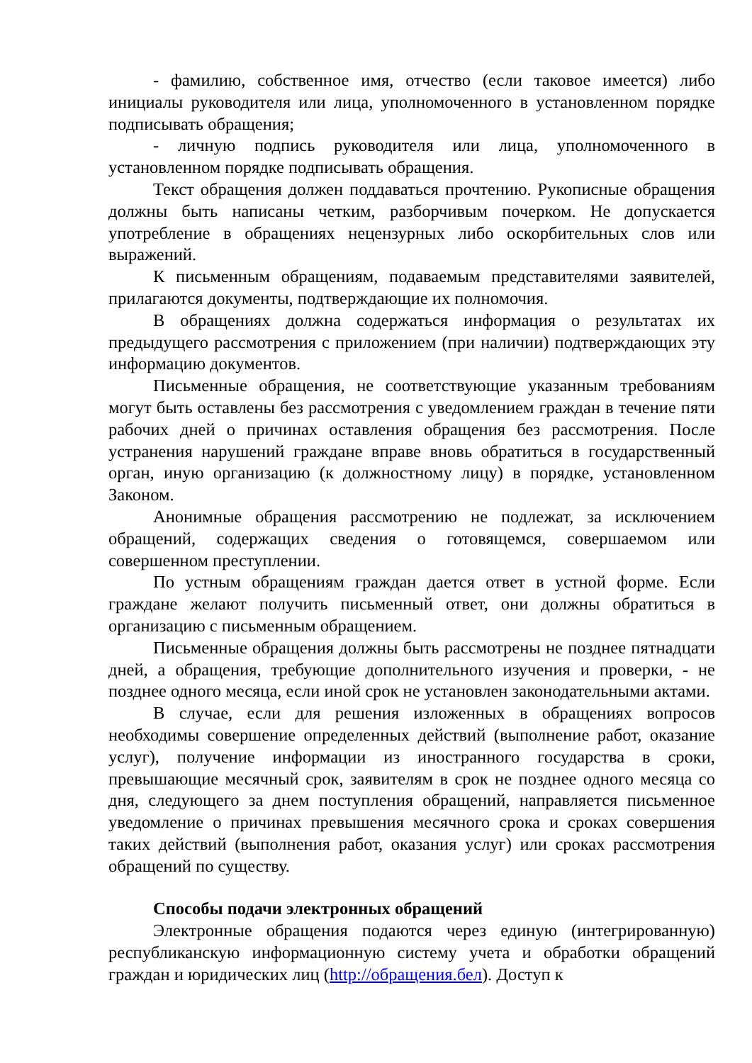- фамилию, собственное имя, отчество (если таковое имеется) либо инициалы руководителя или лица, уполномоченного в установленном порядке подписывать обращения;
- личную подпись руководителя или лица, уполномоченного в установленном порядке подписывать обращения.
Текст обращения должен поддаваться прочтению. Рукописные обращения должны быть написаны четким, разборчивым почерком. Не допускается употребление в обращениях нецензурных либо оскорбительных слов или выражений.
К письменным обращениям, подаваемым представителями заявителей, прилагаются документы, подтверждающие их полномочия.
В обращениях должна содержаться информация о результатах их предыдущего рассмотрения с приложением (при наличии) подтверждающих эту информацию документов.
Письменные обращения, не соответствующие указанным требованиям могут быть оставлены без рассмотрения с уведомлением граждан в течение пяти рабочих дней о причинах оставления обращения без рассмотрения. После устранения нарушений граждане вправе вновь обратиться в государственный орган, иную организацию (к должностному лицу) в порядке, установленном Законом.
Анонимные обращения рассмотрению не подлежат, за исключением обращений, содержащих сведения о готовящемся, совершаемом или совершенном преступлении.
По устным обращениям граждан дается ответ в устной форме. Если граждане желают получить письменный ответ, они должны обратиться в организацию с письменным обращением.
Письменные обращения должны быть рассмотрены не позднее пятнадцати дней, а обращения, требующие дополнительного изучения и проверки, - не позднее одного месяца, если иной срок не установлен законодательными актами.
В случае, если для решения изложенных в обращениях вопросов необходимы совершение определенных действий (выполнение работ, оказание услуг), получение информации из иностранного государства в сроки, превышающие месячный срок, заявителям в срок не позднее одного месяца со дня, следующего за днем поступления обращений, направляется письменное уведомление о причинах превышения месячного срока и сроках совершения таких действий (выполнения работ, оказания услуг) или сроках рассмотрения обращений по существу.
Способы подачи электронных обращений
Электронные обращения подаются через единую (интегрированную) республиканскую информационную систему учета и обработки обращений граждан и юридических лиц (http://обращения.бел). Доступ к